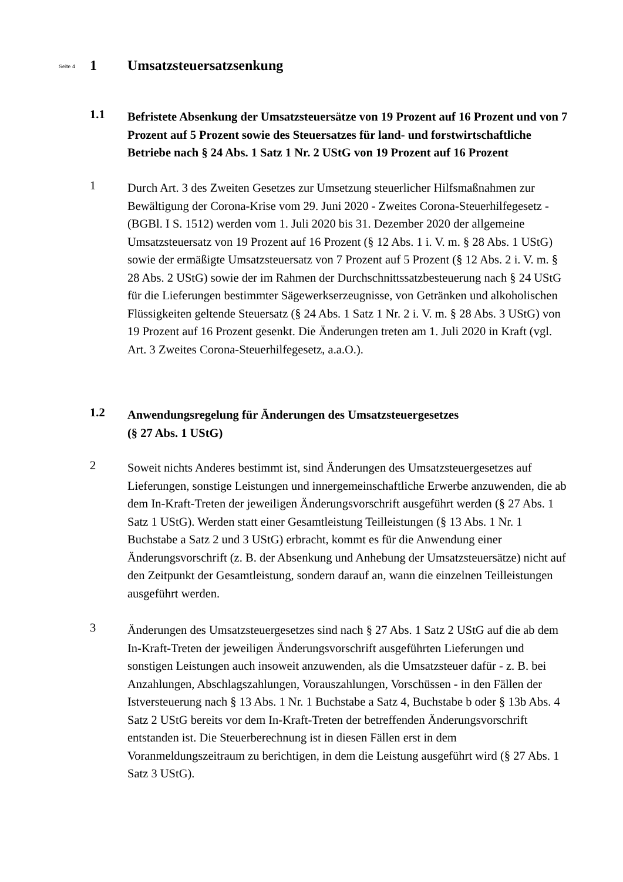Seite 4 1 Umsatzsteuersatzsenkung
1.1
Befristete Absenkung der Umsatzsteuersätze von 19 Prozent auf 16 Prozent und von 7 Prozent auf 5 Prozent sowie des Steuersatzes für land- und forstwirtschaft­liche Betriebe nach § 24 Abs. 1 Satz 1 Nr. 2 UStG von 19 Prozent auf 16 Prozent
1
Durch Art. 3 des Zweiten Gesetzes zur Umsetzung steuerlicher Hilfsmaßnahmen zur Bewältigung der Corona-Krise vom 29. Juni 2020 - Zweites Corona-Steuerhilfegesetz - (BGBl. I S. 1512) werden vom 1. Juli 2020 bis 31. Dezember 2020 der allgemeine Umsatzsteuersatz von 19 Prozent auf 16 Prozent (§ 12 Abs. 1 i. V. m. § 28 Abs. 1 UStG) sowie der ermäßigte Umsatzsteuersatz von 7 Prozent auf 5 Prozent (§ 12 Abs. 2 i. V. m. § 28 Abs. 2 UStG) sowie der im Rahmen der Durchschnittssatz­besteuerung nach § 24 UStG für die Lieferungen bestimmter Sägewerkserzeugnisse, von Getränken und alkoholischen Flüssigkeiten geltende Steuersatz (§ 24 Abs. 1 Satz 1 Nr. 2 i. V. m. § 28 Abs. 3 UStG) von 19 Prozent auf 16 Prozent gesenkt. Die Änderungen treten am 1. Juli 2020 in Kraft (vgl. Art. 3 Zweites Corona-Steuerhilfegesetz, a.a.O.).
1.2
Anwendungsregelung für Änderungen des Umsatzsteuergesetzes
(§ 27 Abs. 1 UStG)
2
Soweit nichts Anderes bestimmt ist, sind Änderungen des Umsatzsteuergesetzes auf Lieferungen, sonstige Leistungen und innergemeinschaftliche Erwerbe anzuwenden, die ab dem In-Kraft-Treten der jeweiligen Änderungsvorschrift ausgeführt werden (§ 27 Abs. 1 Satz 1 UStG). Werden statt einer Gesamtleistung Teilleistungen (§ 13 Abs. 1 Nr. 1 Buchstabe a Satz 2 und 3 UStG) erbracht, kommt es für die Anwendung einer Änderungsvorschrift (z. B. der Absenkung und Anhebung der Umsatzsteuersät­ze) nicht auf den Zeitpunkt der Gesamtleistung, sondern darauf an, wann die einzelnen Teilleistungen ausgeführt werden.
3
Änderungen des Umsatzsteuergesetzes sind nach § 27 Abs. 1 Satz 2 UStG auf die ab dem In-Kraft-Treten der jeweiligen Änderungsvorschrift ausgeführten Lieferungen und sonstigen Leistungen auch insoweit anzuwenden, als die Umsatzsteuer dafür - z. B. bei Anzahlungen, Abschlagszahlungen, Vorauszahlungen, Vorschüssen - in den Fällen der Istversteuerung nach § 13 Abs. 1 Nr. 1 Buchstabe a Satz 4, Buchstabe b oder § 13b Abs. 4 Satz 2 UStG bereits vor dem In-Kraft-Treten der betreffenden Änderungsvorschrift entstanden ist. Die Steuerberechnung ist in diesen Fällen erst in dem Voranmeldungszeitraum zu berichtigen, in dem die Leistung ausgeführt wird (§ 27 Abs. 1 Satz 3 UStG).